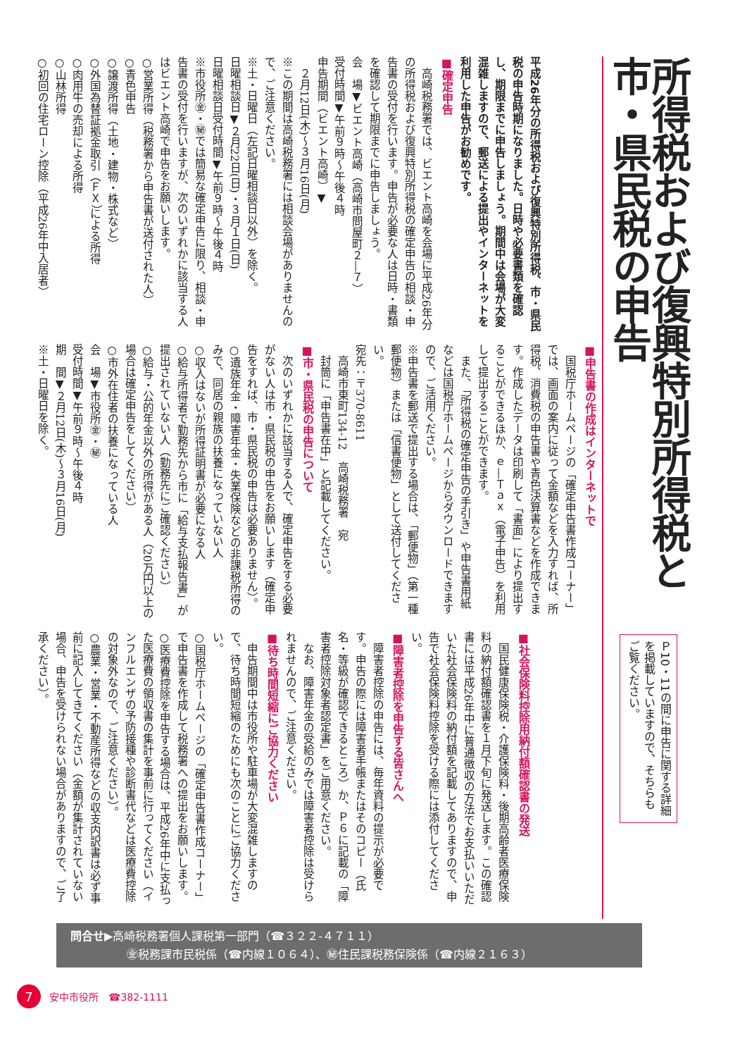所得税および復興特別所得税と市・県民税の申告
Ｐ10・11の間に申告に関する詳細を掲載していますので、そちらもご覧ください。
平成26年分の所得税および復興特別所得税、市・県民税の申告時期になりました。日時や必要書類を確認し、期限までに申告しましょう。期間中は会場が大変混雑しますので、郵送による提出やインターネットを利用した申告がお勧めです。
■確定申告
　高崎税務署では、ビエント高崎を会場に平成26年分の所得税および復興特別所得税の確定申告の相談・申告書の受付を行います。申告が必要な人は日時・書類を確認して期限までに申告しましょう。
会　場▼ビエント高崎（高崎市問屋町２―７）
受付時間▼午前９時～午後４時
申告期間（ビエント高崎）▼
　２月12日(木)～３月16日(月)
※この期間は高崎税務署には相談会場がありませんので、ご注意ください。
※土・日曜日（左記日曜相談日以外）を除く。
日曜相談日▼２月22日(日)・３月１日(日)
日曜相談日受付時間▼午前９時～午後４時
※市役所㊎・㊙では簡易な確定申告に限り、相談・申告書の受付を行いますが、次のいずれかに該当する人はビエント高崎で申告をお願いします。
○営業所得（税務署から申告書が送付された人）
○青色申告
○譲渡所得（土地・建物・株式など）
○外国為替証拠金取引（ＦＸ）による所得
○肉用牛の売却による所得
○山林所得
○初回の住宅ローン控除（平成26年中入居者）
■申告書の作成はインターネットで
　国税庁ホームページの「確定申告書作成コーナー」では、画面の案内に従って金額などを入力すれば、所得税、消費税の申告書や青色決算書などを作成できます。作成したデータは印刷して「書面」により提出することができるほか、ｅ―Ｔａｘ（電子申告）を利用して提出することができます。
　また、「所得税の確定申告の手引き」や申告書用紙などは国税庁ホームページからダウンロードできますので、ご活用ください。
※申告書を郵送で提出する場合は、「郵便物」（第一種郵便物）または「信書便物」として送付してください。
宛先：〒370‐8611
　高崎市東町134‐12　高崎税務署　宛
　封筒に「申告書在中」と記載してください。
■市・県民税の申告について
　次のいずれかに該当する人で、確定申告をする必要がない人は市・県民税の申告をお願いします（確定申告をすれば、市・県民税の申告は必要ありません）。
○遺族年金・障害年金・失業保険などの非課税所得のみで、同居の親族の扶養になっていない人
○収入はないが所得証明書が必要になる人
○給与所得者で勤務先から市に「給与支払報告書」が提出されていない人（勤務先にご確認ください）
○給与・公的年金以外の所得がある人（20万円以上の場合は確定申告をしてください）
○市外在住者の扶養になっている人
会　場▼市役所㊎・㊙
受付時間▼午前９時～午後４時
期　間▼２月12日(木)～３月16日(月)
※土・日曜日を除く。
■社会保険料控除用納付額確認書の発送
　国民健康保険税・介護保険料・後期高齢者医療保険料の納付額確認書を１月下旬に発送します。この確認書には平成26年中に普通徴収の方法でお支払いいただいた社会保険料の納付額を記載してありますので、申告で社会保険料控除を受ける際には添付してください。
■障害者控除を申告する皆さんへ
　障害者控除の申告には、毎年資料の提示が必要です。申告の際には障害者手帳またはそのコピー（氏名・等級が確認できるところ）か、Ｐ６に記載の「障害者控除対象者認定書」をご用意ください。
　なお、障害年金の受給のみでは障害者控除は受けられませんので、ご注意ください。
■待ち時間短縮にご協力ください
　申告期間中は市役所や駐車場が大変混雑しますので、待ち時間短縮のためにも次のことにご協力ください。
○国税庁ホームページの「確定申告書作成コーナー」で申告書を作成して税務署への提出をお願いします。
○医療費控除を申告する場合は、平成26年中に支払った医療費の領収書の集計を事前に行ってください（インフルエンザの予防接種や診断書代などは医療費控除の対象外なので、ご注意ください）。
○農業・営業・不動産所得などの収支内訳書は必ず事前に記入してきてください（金額が集計されていない場合、申告を受けられない場合がありますので、ご了承ください）。
問合せ▶高崎税務署個人課税第一部門（☎３２２‐４７１１）
　　　　　㊎税務課市民税係（☎内線１０６４）、㊙住民課税務保険係（☎内線２１６３）
7
安中市役所　☎382-1111